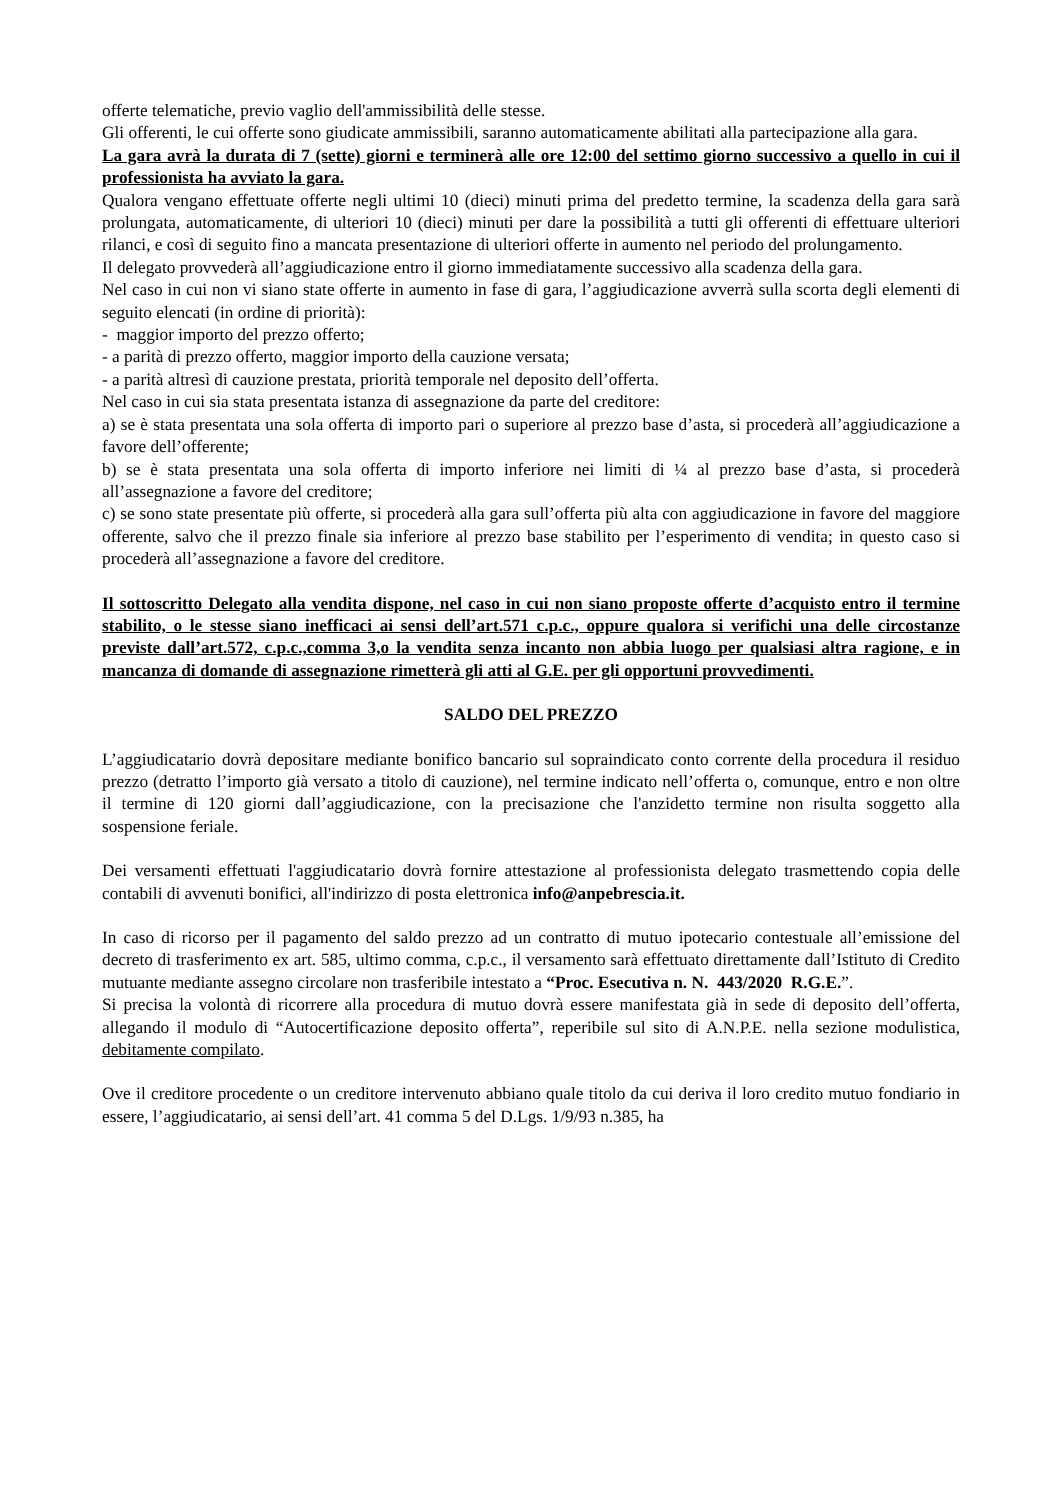offerte telematiche, previo vaglio dell'ammissibilità delle stesse.
Gli offerenti, le cui offerte sono giudicate ammissibili, saranno automaticamente abilitati alla partecipazione alla gara.
La gara avrà la durata di 7 (sette) giorni e terminerà alle ore 12:00 del settimo giorno successivo a quello in cui il professionista ha avviato la gara.
Qualora vengano effettuate offerte negli ultimi 10 (dieci) minuti prima del predetto termine, la scadenza della gara sarà prolungata, automaticamente, di ulteriori 10 (dieci) minuti per dare la possibilità a tutti gli offerenti di effettuare ulteriori rilanci, e così di seguito fino a mancata presentazione di ulteriori offerte in aumento nel periodo del prolungamento.
Il delegato provvederà all’aggiudicazione entro il giorno immediatamente successivo alla scadenza della gara.
Nel caso in cui non vi siano state offerte in aumento in fase di gara, l’aggiudicazione avverrà sulla scorta degli elementi di seguito elencati (in ordine di priorità):
- maggior importo del prezzo offerto;
- a parità di prezzo offerto, maggior importo della cauzione versata;
- a parità altresì di cauzione prestata, priorità temporale nel deposito dell’offerta.
Nel caso in cui sia stata presentata istanza di assegnazione da parte del creditore:
a) se è stata presentata una sola offerta di importo pari o superiore al prezzo base d’asta, si procederà all’aggiudicazione a favore dell’offerente;
b) se è stata presentata una sola offerta di importo inferiore nei limiti di ¼ al prezzo base d’asta, si procederà all’assegnazione a favore del creditore;
c) se sono state presentate più offerte, si procederà alla gara sull’offerta più alta con aggiudicazione in favore del maggiore offerente, salvo che il prezzo finale sia inferiore al prezzo base stabilito per l’esperimento di vendita; in questo caso si procederà all’assegnazione a favore del creditore.
Il sottoscritto Delegato alla vendita dispone, nel caso in cui non siano proposte offerte d’acquisto entro il termine stabilito, o le stesse siano inefficaci ai sensi dell’art.571 c.p.c., oppure qualora si verifichi una delle circostanze previste dall’art.572, c.p.c.,comma 3,o la vendita senza incanto non abbia luogo per qualsiasi altra ragione, e in mancanza di domande di assegnazione rimetterà gli atti al G.E. per gli opportuni provvedimenti.
SALDO DEL PREZZO
L’aggiudicatario dovrà depositare mediante bonifico bancario sul sopraindicato conto corrente della procedura il residuo prezzo (detratto l’importo già versato a titolo di cauzione), nel termine indicato nell’offerta o, comunque, entro e non oltre il termine di 120 giorni dall’aggiudicazione, con la precisazione che l'anzidetto termine non risulta soggetto alla sospensione feriale.
Dei versamenti effettuati l'aggiudicatario dovrà fornire attestazione al professionista delegato trasmettendo copia delle contabili di avvenuti bonifici, all'indirizzo di posta elettronica info@anpebrescia.it.
In caso di ricorso per il pagamento del saldo prezzo ad un contratto di mutuo ipotecario contestuale all’emissione del decreto di trasferimento ex art. 585, ultimo comma, c.p.c., il versamento sarà effettuato direttamente dall’Istituto di Credito mutuante mediante assegno circolare non trasferibile intestato a “Proc. Esecutiva n. N. 443/2020 R.G.E.”.
Si precisa la volontà di ricorrere alla procedura di mutuo dovrà essere manifestata già in sede di deposito dell’offerta, allegando il modulo di “Autocertificazione deposito offerta”, reperibile sul sito di A.N.P.E. nella sezione modulistica, debitamente compilato.
Ove il creditore procedente o un creditore intervenuto abbiano quale titolo da cui deriva il loro credito mutuo fondiario in essere, l’aggiudicatario, ai sensi dell’art. 41 comma 5 del D.Lgs. 1/9/93 n.385, ha